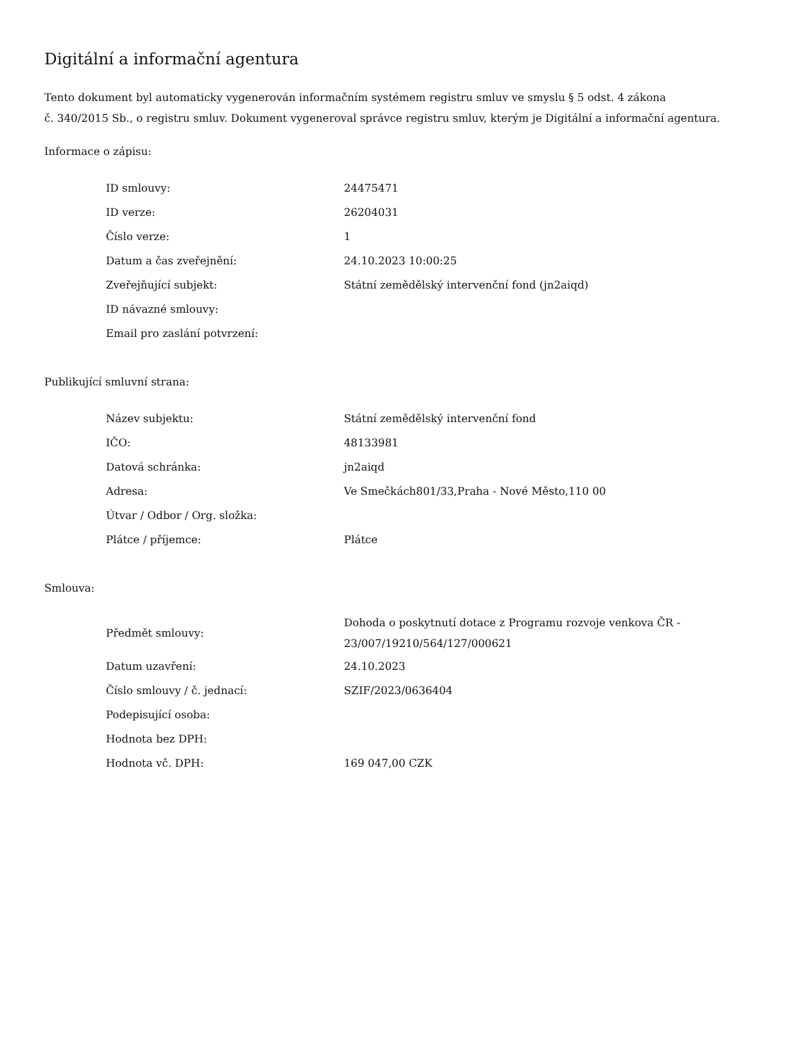Digitální a informační agentura
Tento dokument byl automaticky vygenerován informačním systémem registru smluv ve smyslu § 5 odst. 4 zákona
č. 340/2015 Sb., o registru smluv. Dokument vygeneroval správce registru smluv, kterým je Digitální a informační agentura.
Informace o zápisu:
| ID smlouvy: | 24475471 |
| ID verze: | 26204031 |
| Číslo verze: | 1 |
| Datum a čas zveřejnění: | 24.10.2023 10:00:25 |
| Zveřejňující subjekt: | Státní zemědělský intervenční fond (jn2aiqd) |
| ID návazné smlouvy: | |
| Email pro zaslání potvrzení: | |
Publikující smluvní strana:
| Název subjektu: | Státní zemědělský intervenční fond |
| IČO: | 48133981 |
| Datová schránka: | jn2aiqd |
| Adresa: | Ve Smečkách801/33,Praha - Nové Město,110 00 |
| Útvar / Odbor / Org. složka: | |
| Plátce / příjemce: | Plátce |
Smlouva:
| Předmět smlouvy: | Dohoda o poskytnutí dotace z Programu rozvoje venkova ČR - 23/007/19210/564/127/000621 |
| Datum uzavření: | 24.10.2023 |
| Číslo smlouvy / č. jednací: | SZIF/2023/0636404 |
| Podepisující osoba: | |
| Hodnota bez DPH: | |
| Hodnota vč. DPH: | 169 047,00 CZK |